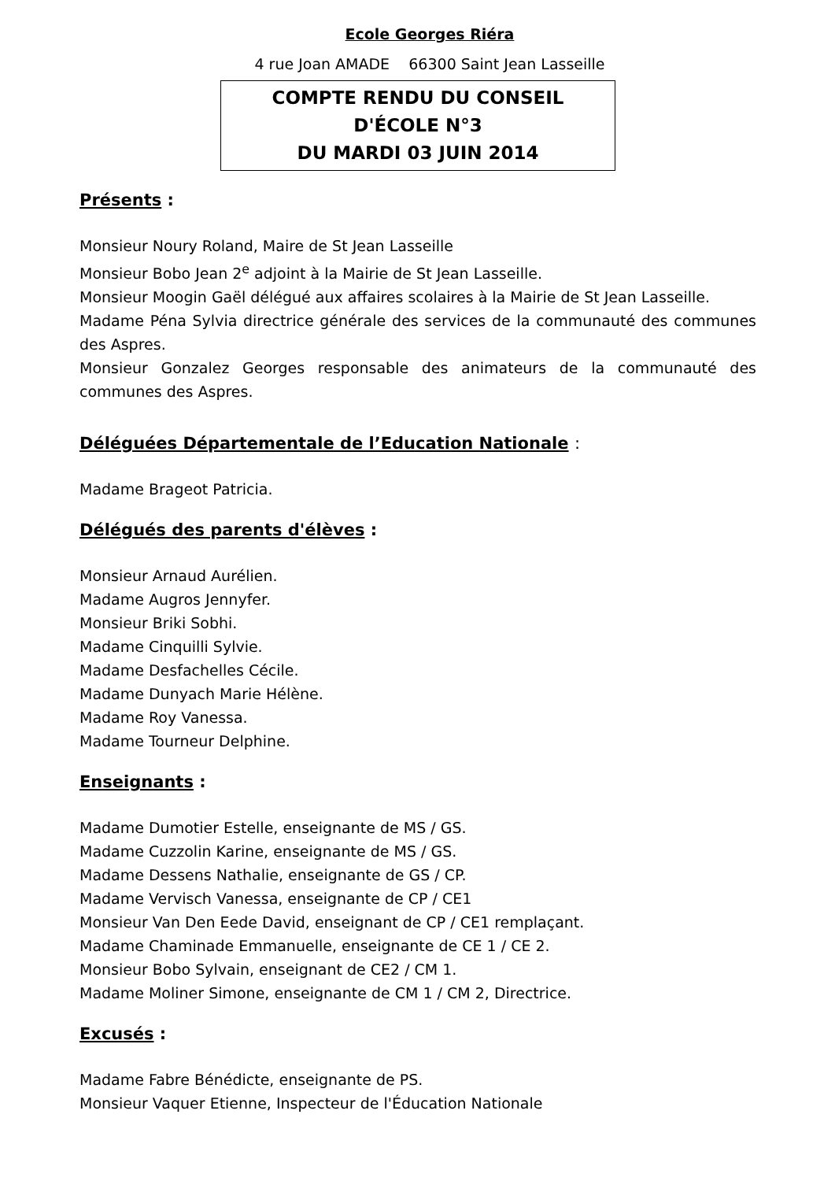Ecole Georges Riéra
4 rue Joan AMADE 66300 Saint Jean Lasseille
COMPTE RENDU DU CONSEIL
D'ÉCOLE N°3
DU MARDI 03 JUIN 2014
Présents :
Monsieur Noury Roland, Maire de St Jean Lasseille
Monsieur Bobo Jean 2<sup>e</sup> adjoint à la Mairie de St Jean Lasseille.
Monsieur Moogin Gaël délégué aux affaires scolaires à la Mairie de St Jean Lasseille.
Madame Péna Sylvia directrice générale des services de la communauté des communes des Aspres.
Monsieur Gonzalez Georges responsable des animateurs de la communauté des communes des Aspres.
Déléguées Départementale de l’Education Nationale :
Madame Brageot Patricia.
Délégués des parents d'élèves :
Monsieur Arnaud Aurélien.
Madame Augros Jennyfer.
Monsieur Briki Sobhi.
Madame Cinquilli Sylvie.
Madame Desfachelles Cécile.
Madame Dunyach Marie Hélène.
Madame Roy Vanessa.
Madame Tourneur Delphine.
Enseignants :
Madame Dumotier Estelle, enseignante de MS / GS.
Madame Cuzzolin Karine, enseignante de MS / GS.
Madame Dessens Nathalie, enseignante de GS / CP.
Madame Vervisch Vanessa, enseignante de CP / CE1
Monsieur Van Den Eede David, enseignant de CP / CE1 remplaçant.
Madame Chaminade Emmanuelle, enseignante de CE 1 / CE 2.
Monsieur Bobo Sylvain, enseignant de CE2 / CM 1.
Madame Moliner Simone, enseignante de CM 1 / CM 2, Directrice.
Excusés :
Madame Fabre Bénédicte, enseignante de PS.
Monsieur Vaquer Etienne, Inspecteur de l'Éducation Nationale